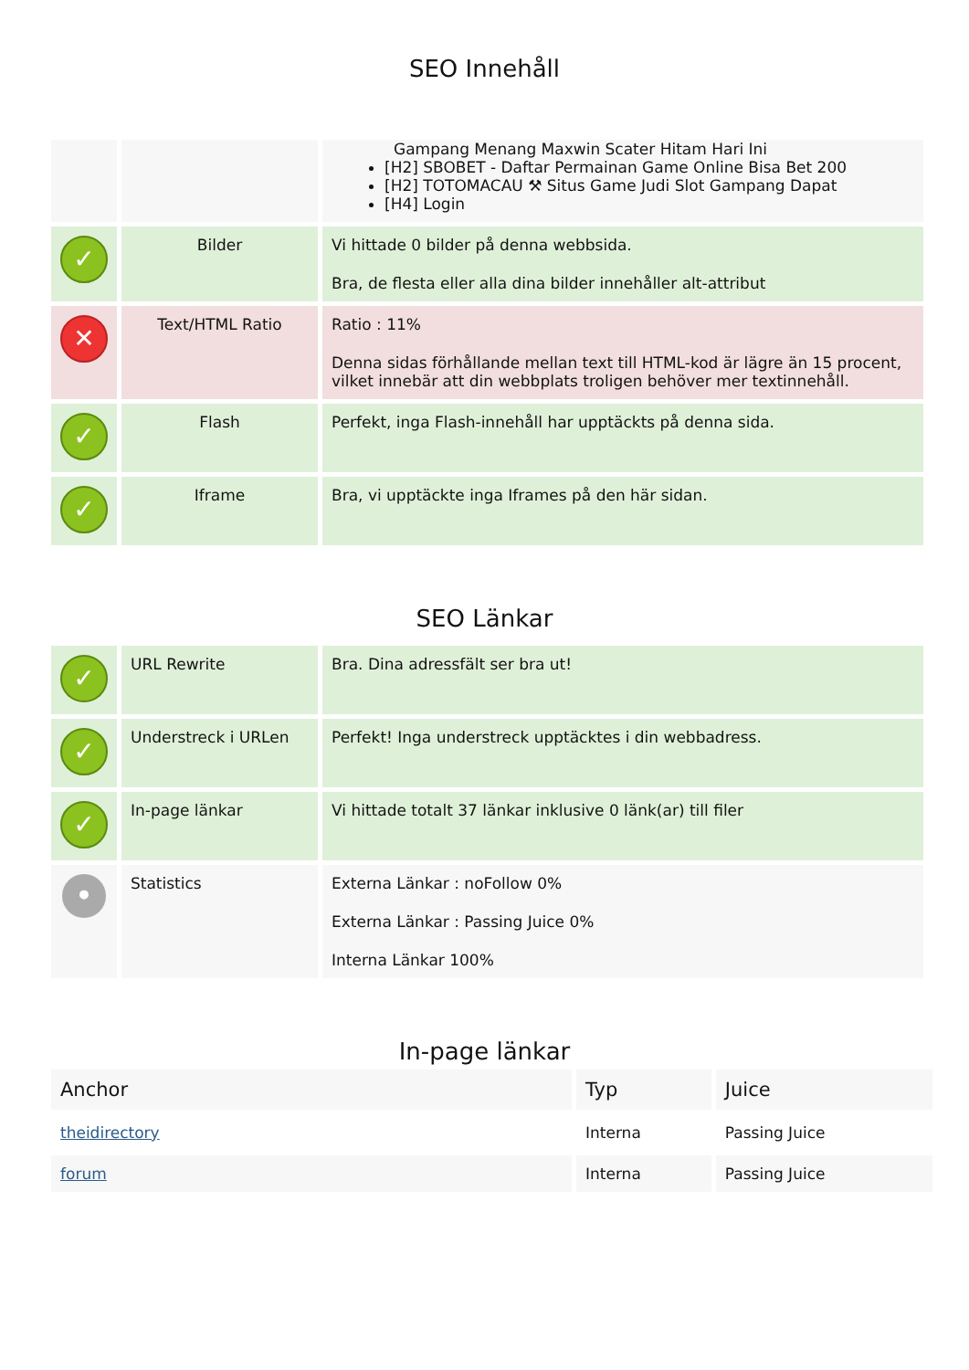SEO Innehåll
| | | Gampang Menang Maxwin Scater Hitam Hari Ini [H2] SBOBET - Daftar Permainan Game Online Bisa Bet 200 [H2] TOTOMACAU ⚒ Situs Game Judi Slot Gampang Dapat [H4] Login |
| ✓ | Bilder | Vi hittade 0 bilder på denna webbsida. Bra, de flesta eller alla dina bilder innehåller alt-attribut |
| ✕ | Text/HTML Ratio | Ratio : 11% Denna sidas förhållande mellan text till HTML-kod är lägre än 15 procent, vilket innebär att din webbplats troligen behöver mer textinnehåll. |
| ✓ | Flash | Perfekt, inga Flash-innehåll har upptäckts på denna sida. |
| ✓ | Iframe | Bra, vi upptäckte inga Iframes på den här sidan. |
SEO Länkar
| ✓ | URL Rewrite | Bra. Dina adressfält ser bra ut! |
| ✓ | Understreck i URLen | Perfekt! Inga understreck upptäcktes i din webbadress. |
| ✓ | In-page länkar | Vi hittade totalt 37 länkar inklusive 0 länk(ar) till filer |
| • | Statistics | Externa Länkar : noFollow 0% Externa Länkar : Passing Juice 0% Interna Länkar 100% |
In-page länkar
| Anchor | Typ | Juice |
| --- | --- | --- |
| theidirectory | Interna | Passing Juice |
| forum | Interna | Passing Juice |